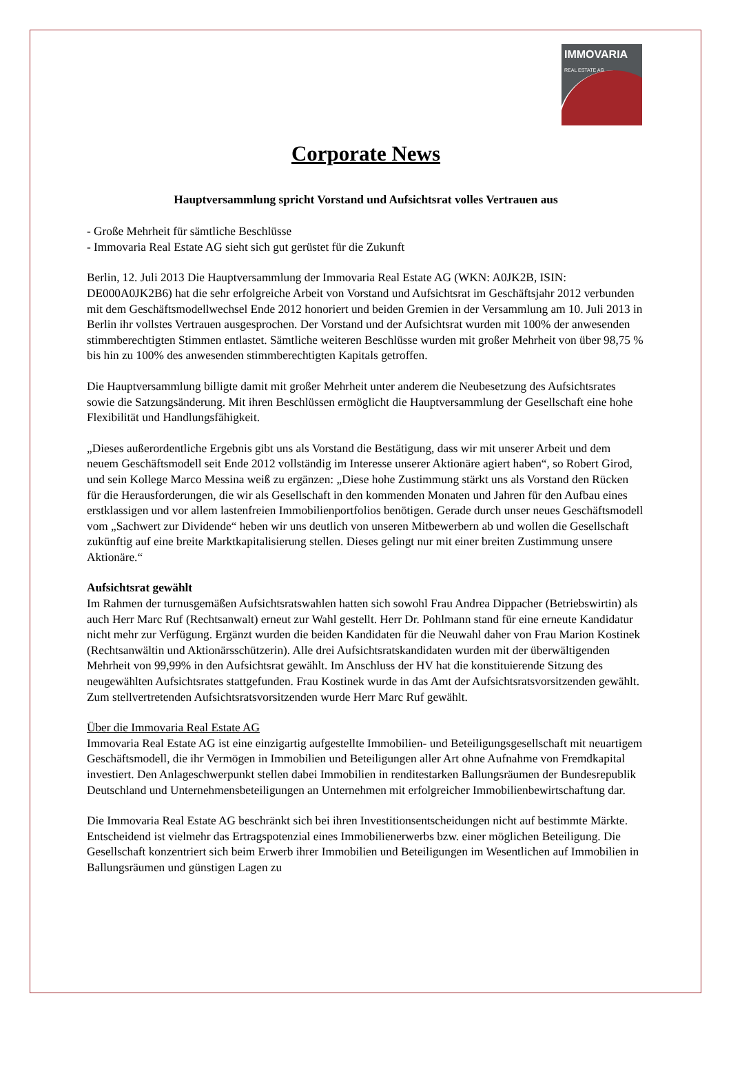IMMOVARIA
REAL ESTATE AG
Corporate News
Hauptversammlung spricht Vorstand und Aufsichtsrat volles Vertrauen aus
- Große Mehrheit für sämtliche Beschlüsse
- Immovaria Real Estate AG sieht sich gut gerüstet für die Zukunft
Berlin, 12. Juli 2013 Die Hauptversammlung der Immovaria Real Estate AG (WKN: A0JK2B, ISIN: DE000A0JK2B6) hat die sehr erfolgreiche Arbeit von Vorstand und Aufsichtsrat im Geschäftsjahr 2012 verbunden mit dem Geschäftsmodellwechsel Ende 2012 honoriert und beiden Gremien in der Versammlung am 10. Juli 2013 in Berlin ihr vollstes Vertrauen ausgesprochen. Der Vorstand und der Aufsichtsrat wurden mit 100% der anwesenden stimmberechtigten Stimmen entlastet. Sämtliche weiteren Beschlüsse wurden mit großer Mehrheit von über 98,75 % bis hin zu 100% des anwesenden stimmberechtigten Kapitals getroffen.
Die Hauptversammlung billigte damit mit großer Mehrheit unter anderem die Neubesetzung des Aufsichtsrates sowie die Satzungsänderung. Mit ihren Beschlüssen ermöglicht die Hauptversammlung der Gesellschaft eine hohe Flexibilität und Handlungsfähigkeit.
„Dieses außerordentliche Ergebnis gibt uns als Vorstand die Bestätigung, dass wir mit unserer Arbeit und dem neuem Geschäftsmodell seit Ende 2012 vollständig im Interesse unserer Aktionäre agiert haben“, so Robert Girod, und sein Kollege Marco Messina weiß zu ergänzen: „Diese hohe Zustimmung stärkt uns als Vorstand den Rücken für die Herausforderungen, die wir als Gesellschaft in den kommenden Monaten und Jahren für den Aufbau eines erstklassigen und vor allem lastenfreien Immobilienportfolios benötigen. Gerade durch unser neues Geschäftsmodell vom „Sachwert zur Dividende“ heben wir uns deutlich von unseren Mitbewerbern ab und wollen die Gesellschaft zukünftig auf eine breite Marktkapitalisierung stellen. Dieses gelingt nur mit einer breiten Zustimmung unsere Aktionäre.“
Aufsichtsrat gewählt
Im Rahmen der turnusgemäßen Aufsichtsratswahlen hatten sich sowohl Frau Andrea Dippacher (Betriebswirtin) als auch Herr Marc Ruf (Rechtsanwalt) erneut zur Wahl gestellt. Herr Dr. Pohlmann stand für eine erneute Kandidatur nicht mehr zur Verfügung. Ergänzt wurden die beiden Kandidaten für die Neuwahl daher von Frau Marion Kostinek (Rechtsanwältin und Aktionärsschützerin). Alle drei Aufsichtsratskandidaten wurden mit der überwältigenden Mehrheit von 99,99% in den Aufsichtsrat gewählt. Im Anschluss der HV hat die konstituierende Sitzung des neugewählten Aufsichtsrates stattgefunden. Frau Kostinek wurde in das Amt der Aufsichtsratsvorsitzenden gewählt. Zum stellvertretenden Aufsichtsratsvorsitzenden wurde Herr Marc Ruf gewählt.
Über die Immovaria Real Estate AG
Immovaria Real Estate AG ist eine einzigartig aufgestellte Immobilien- und Beteiligungsgesellschaft mit neuartigem Geschäftsmodell, die ihr Vermögen in Immobilien und Beteiligungen aller Art ohne Aufnahme von Fremdkapital investiert. Den Anlageschwerpunkt stellen dabei Immobilien in renditestarken Ballungsräumen der Bundesrepublik Deutschland und Unternehmensbeteiligungen an Unternehmen mit erfolgreicher Immobilienbewirtschaftung dar.
Die Immovaria Real Estate AG beschränkt sich bei ihren Investitionsentscheidungen nicht auf bestimmte Märkte. Entscheidend ist vielmehr das Ertragspotenzial eines Immobilienerwerbs bzw. einer möglichen Beteiligung. Die Gesellschaft konzentriert sich beim Erwerb ihrer Immobilien und Beteiligungen im Wesentlichen auf Immobilien in Ballungsräumen und günstigen Lagen zu